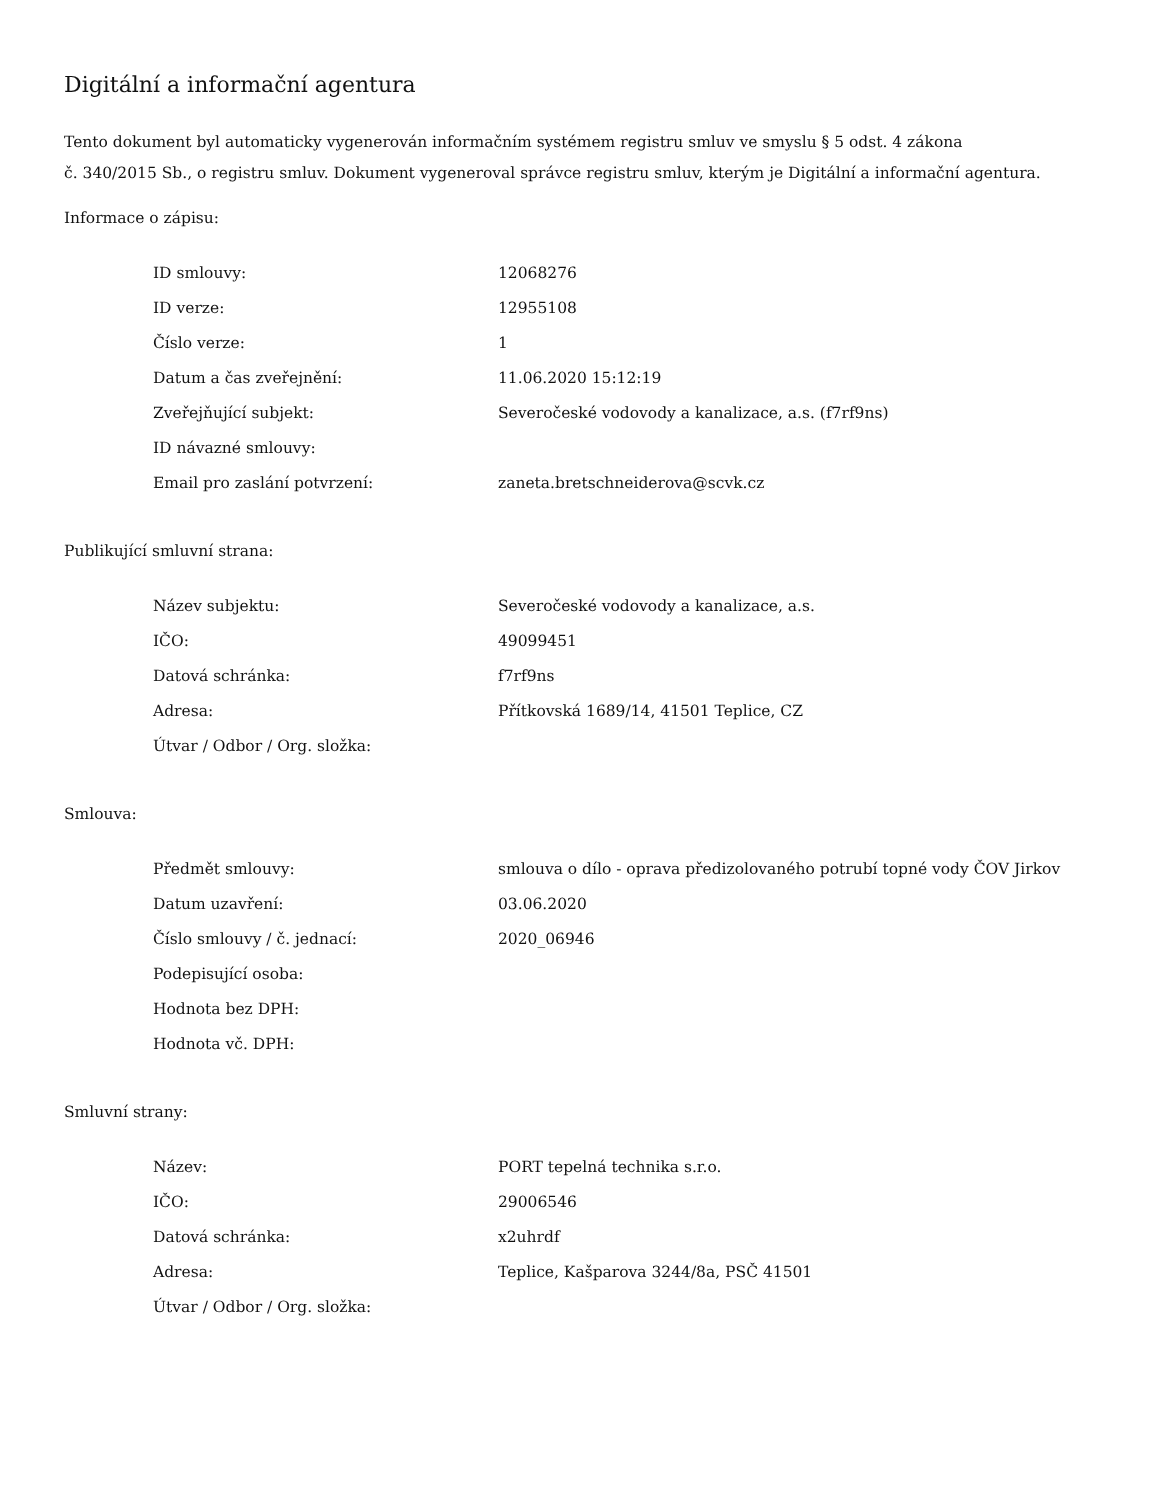Digitální a informační agentura
Tento dokument byl automaticky vygenerován informačním systémem registru smluv ve smyslu § 5 odst. 4 zákona
č. 340/2015 Sb., o registru smluv. Dokument vygeneroval správce registru smluv, kterým je Digitální a informační agentura.
Informace o zápisu:
| ID smlouvy: | 12068276 |
| ID verze: | 12955108 |
| Číslo verze: | 1 |
| Datum a čas zveřejnění: | 11.06.2020 15:12:19 |
| Zveřejňující subjekt: | Severočeské vodovody a kanalizace, a.s. (f7rf9ns) |
| ID návazné smlouvy: | |
| Email pro zaslání potvrzení: | zaneta.bretschneiderova@scvk.cz |
Publikující smluvní strana:
| Název subjektu: | Severočeské vodovody a kanalizace, a.s. |
| IČO: | 49099451 |
| Datová schránka: | f7rf9ns |
| Adresa: | Přítkovská 1689/14, 41501 Teplice, CZ |
| Útvar / Odbor / Org. složka: | |
Smlouva:
| Předmět smlouvy: | smlouva o dílo - oprava předizolovaného potrubí topné vody ČOV Jirkov |
| Datum uzavření: | 03.06.2020 |
| Číslo smlouvy / č. jednací: | 2020_06946 |
| Podepisující osoba: | |
| Hodnota bez DPH: | |
| Hodnota vč. DPH: | |
Smluvní strany:
| Název: | PORT tepelná technika s.r.o. |
| IČO: | 29006546 |
| Datová schránka: | x2uhrdf |
| Adresa: | Teplice, Kašparova 3244/8a, PSČ 41501 |
| Útvar / Odbor / Org. složka: | |